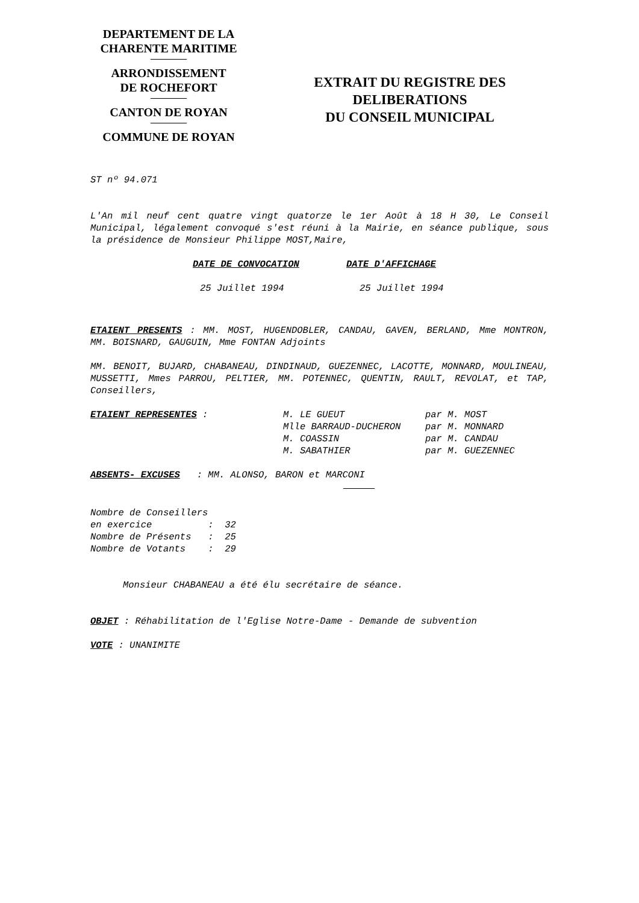DEPARTEMENT DE LA
CHARENTE MARITIME
ARRONDISSEMENT
DE ROCHEFORT
CANTON DE ROYAN
COMMUNE DE ROYAN
EXTRAIT DU REGISTRE DES
DELIBERATIONS
DU CONSEIL MUNICIPAL
ST nº 94.071
L'An mil neuf cent quatre vingt quatorze le 1er Août à 18 H 30, Le Conseil Municipal, légalement convoqué s'est réuni à la Mairie, en séance publique, sous la présidence de Monsieur Philippe MOST,Maire,
| DATE DE CONVOCATION | DATE D'AFFICHAGE |
| 25 Juillet 1994 | 25 Juillet 1994 |
ETAIENT PRESENTS : MM. MOST, HUGENDOBLER, CANDAU, GAVEN, BERLAND, Mme MONTRON, MM. BOISNARD, GAUGUIN, Mme FONTAN Adjoints
MM. BENOIT, BUJARD, CHABANEAU, DINDINAUD, GUEZENNEC, LACOTTE, MONNARD, MOULINEAU, MUSSETTI, Mmes PARROU, PELTIER, MM. POTENNEC, QUENTIN, RAULT, REVOLAT, et TAP, Conseillers,
| ETAIENT REPRESENTES : | M. LE GUEUT | par M. MOST |
| | Mlle BARRAUD-DUCHERON | par M. MONNARD |
| | M. COASSIN | par M. CANDAU |
| | M. SABATHIER | par M. GUEZENNEC |
ABSENTS- EXCUSES : MM. ALONSO, BARON et MARCONI
Nombre de Conseillers en exercice : 32 Nombre de Présents : 25 Nombre de Votants : 29
Monsieur CHABANEAU a été élu secrétaire de séance.
OBJET : Réhabilitation de l'Eglise Notre-Dame - Demande de subvention
VOTE : UNANIMITE